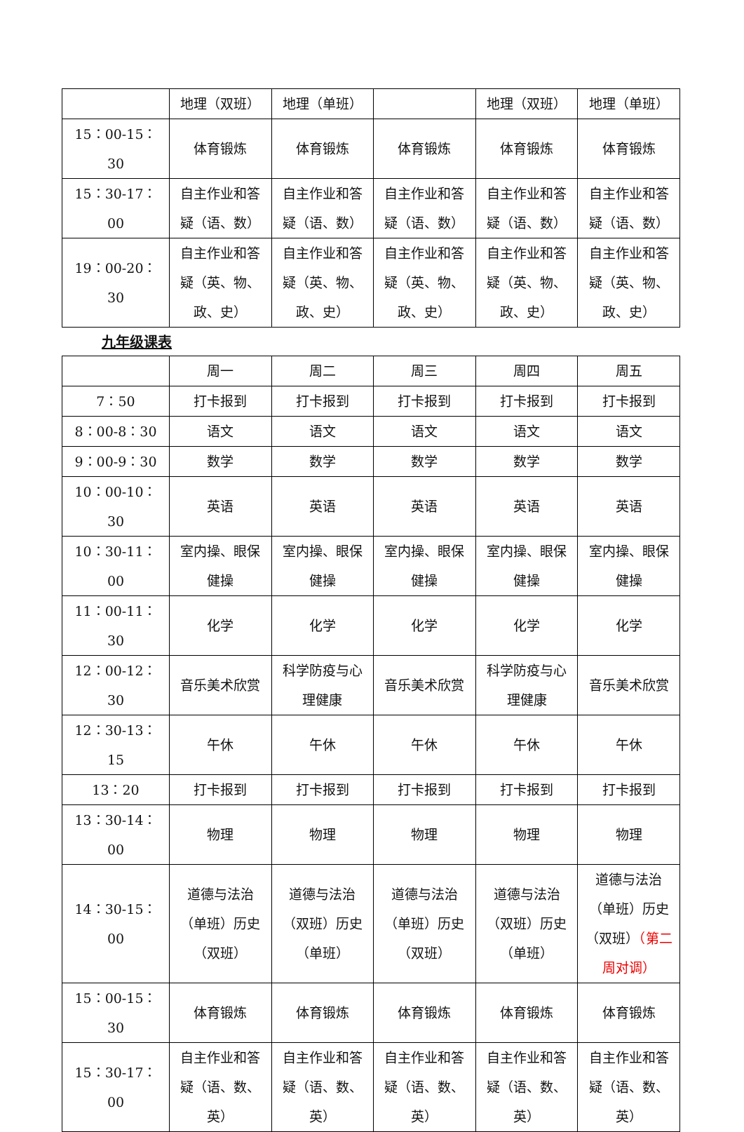| | 地理（双班） | 地理（单班） | | 地理（双班） | 地理（单班） |
| 15：00-15：30 | 体育锻炼 | 体育锻炼 | 体育锻炼 | 体育锻炼 | 体育锻炼 |
| 15：30-17：00 | 自主作业和答疑（语、数） | 自主作业和答疑（语、数） | 自主作业和答疑（语、数） | 自主作业和答疑（语、数） | 自主作业和答疑（语、数） |
| 19：00-20：30 | 自主作业和答疑（英、物、政、史） | 自主作业和答疑（英、物、政、史） | 自主作业和答疑（英、物、政、史） | 自主作业和答疑（英、物、政、史） | 自主作业和答疑（英、物、政、史） |
九年级课表
| | 周一 | 周二 | 周三 | 周四 | 周五 |
| 7：50 | 打卡报到 | 打卡报到 | 打卡报到 | 打卡报到 | 打卡报到 |
| 8：00-8：30 | 语文 | 语文 | 语文 | 语文 | 语文 |
| 9：00-9：30 | 数学 | 数学 | 数学 | 数学 | 数学 |
| 10：00-10：30 | 英语 | 英语 | 英语 | 英语 | 英语 |
| 10：30-11：00 | 室内操、眼保健操 | 室内操、眼保健操 | 室内操、眼保健操 | 室内操、眼保健操 | 室内操、眼保健操 |
| 11：00-11：30 | 化学 | 化学 | 化学 | 化学 | 化学 |
| 12：00-12：30 | 音乐美术欣赏 | 科学防疫与心理健康 | 音乐美术欣赏 | 科学防疫与心理健康 | 音乐美术欣赏 |
| 12：30-13：15 | 午休 | 午休 | 午休 | 午休 | 午休 |
| 13：20 | 打卡报到 | 打卡报到 | 打卡报到 | 打卡报到 | 打卡报到 |
| 13：30-14：00 | 物理 | 物理 | 物理 | 物理 | 物理 |
| 14：30-15：00 | 道德与法治（单班）历史（双班） | 道德与法治（双班）历史（单班） | 道德与法治（单班）历史（双班） | 道德与法治（双班）历史（单班） | 道德与法治（单班）历史（双班） （第二周对调） |
| 15：00-15：30 | 体育锻炼 | 体育锻炼 | 体育锻炼 | 体育锻炼 | 体育锻炼 |
| 15：30-17：00 | 自主作业和答疑（语、数、英） | 自主作业和答疑（语、数、英） | 自主作业和答疑（语、数、英） | 自主作业和答疑（语、数、英） | 自主作业和答疑（语、数、英） |